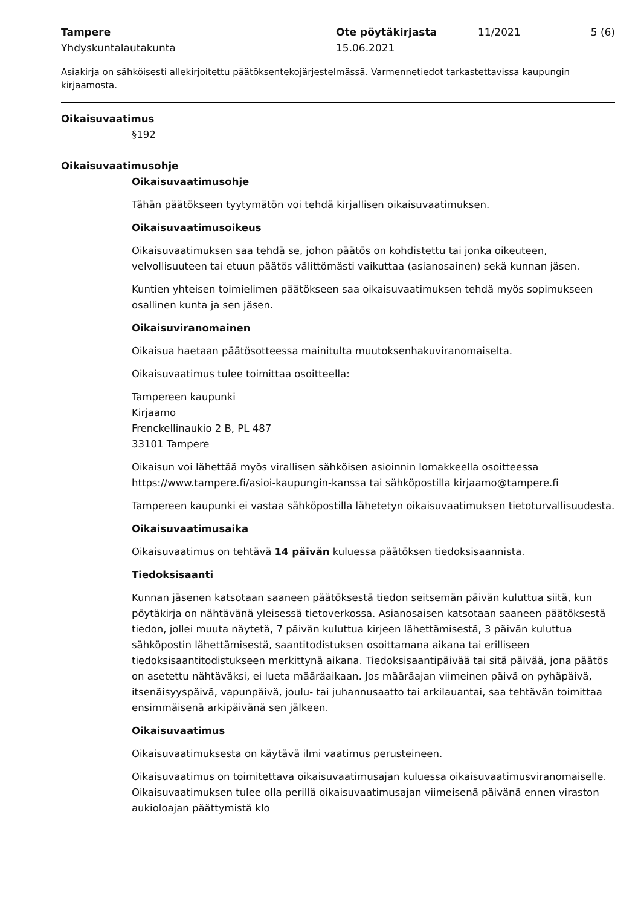Tampere
Yhdyskuntalautakunta
Ote pöytäkirjasta
15.06.2021
11/2021 5 (6)
Asiakirja on sähköisesti allekirjoitettu päätöksentekojärjestelmässä. Varmennetiedot tarkastettavissa kaupungin kirjaamosta.
Oikaisuvaatimus
§192
Oikaisuvaatimusohje
Oikaisuvaatimusohje
Tähän päätökseen tyytymätön voi tehdä kirjallisen oikaisuvaatimuksen.
Oikaisuvaatimusoikeus
Oikaisuvaatimuksen saa tehdä se, johon päätös on kohdistettu tai jonka oikeuteen, velvollisuuteen tai etuun päätös välittömästi vaikuttaa (asianosainen) sekä kunnan jäsen.
Kuntien yhteisen toimielimen päätökseen saa oikaisuvaatimuksen tehdä myös sopimukseen osallinen kunta ja sen jäsen.
Oikaisuviranomainen
Oikaisua haetaan päätösotteessa mainitulta muutoksenhakuviranomaiselta.
Oikaisuvaatimus tulee toimittaa osoitteella:
Tampereen kaupunki
Kirjaamo
Frenckellinaukio 2 B, PL 487
33101 Tampere
Oikaisun voi lähettää myös virallisen sähköisen asioinnin lomakkeella osoitteessa https://www.tampere.fi/asioi-kaupungin-kanssa tai sähköpostilla kirjaamo@tampere.fi
Tampereen kaupunki ei vastaa sähköpostilla lähetetyn oikaisuvaatimuksen tietoturvallisuudesta.
Oikaisuvaatimusaika
Oikaisuvaatimus on tehtävä 14 päivän kuluessa päätöksen tiedoksisaannista.
Tiedoksisaanti
Kunnan jäsenen katsotaan saaneen päätöksestä tiedon seitsemän päivän kuluttua siitä, kun pöytäkirja on nähtävänä yleisessä tietoverkossa. Asianosaisen katsotaan saaneen päätöksestä tiedon, jollei muuta näytetä, 7 päivän kuluttua kirjeen lähettämisestä, 3 päivän kuluttua sähköpostin lähettämisestä, saantitodistuksen osoittamana aikana tai erilliseen tiedoksisaantitodistukseen merkittynä aikana. Tiedoksisaantipäivää tai sitä päivää, jona päätös on asetettu nähtäväksi, ei lueta määräaikaan. Jos määräajan viimeinen päivä on pyhäpäivä, itsenäisyyspäivä, vapunpäivä, joulu- tai juhannusaatto tai arkilauantai, saa tehtävän toimittaa ensimmäisenä arkipäivänä sen jälkeen.
Oikaisuvaatimus
Oikaisuvaatimuksesta on käytävä ilmi vaatimus perusteineen.
Oikaisuvaatimus on toimitettava oikaisuvaatimusajan kuluessa oikaisuvaatimusviranomaiselle. Oikaisuvaatimuksen tulee olla perillä oikaisuvaatimusajan viimeisenä päivänä ennen viraston aukioloajan päättymistä klo